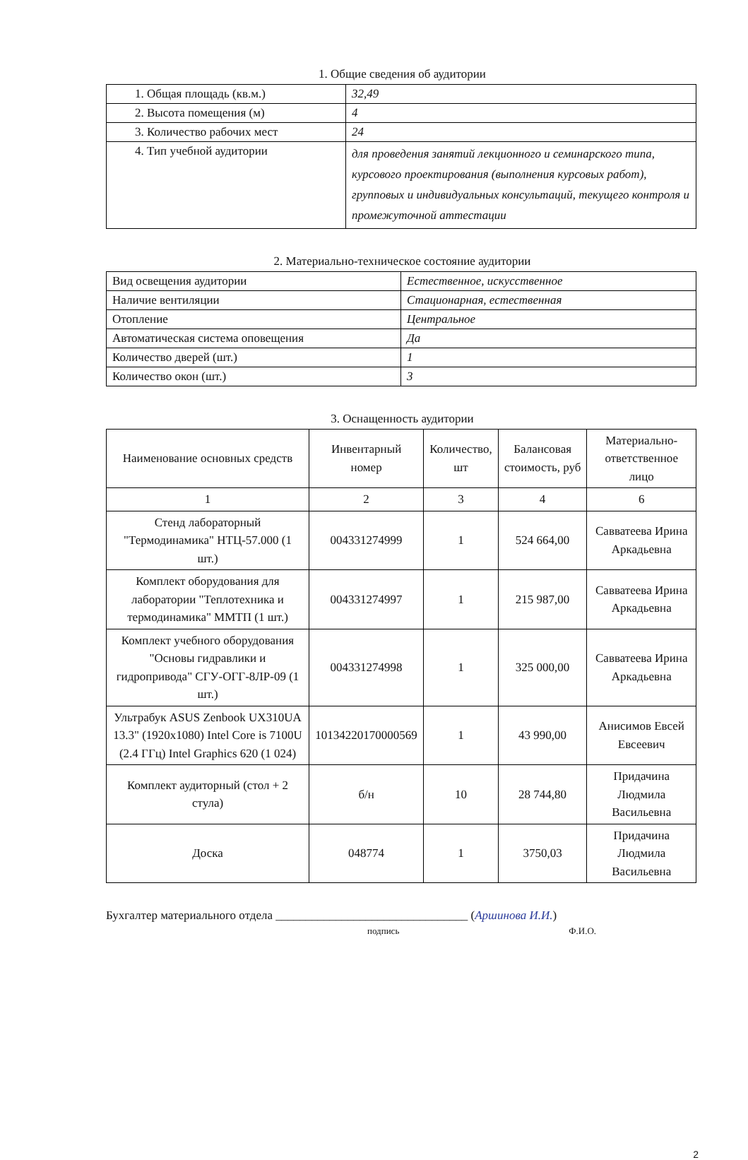1. Общие сведения об аудитории
| 1. Общая площадь (кв.м.) | 32,49 |
| 2. Высота помещения (м) | 4 |
| 3. Количество рабочих мест | 24 |
| 4. Тип учебной аудитории | для проведения занятий лекционного и семинарского типа, курсового проектирования (выполнения курсовых работ), групповых и индивидуальных консультаций, текущего контроля и промежуточной аттестации |
2. Материально-техническое состояние аудитории
| Вид освещения аудитории | Естественное, искусственное |
| Наличие вентиляции | Стационарная, естественная |
| Отопление | Центральное |
| Автоматическая система оповещения | Да |
| Количество дверей (шт.) | 1 |
| Количество окон (шт.) | 3 |
3. Оснащенность аудитории
| Наименование основных средств | Инвентарный номер | Количество, шт | Балансовая стоимость, руб | Материально-ответственное лицо |
| --- | --- | --- | --- | --- |
| 1 | 2 | 3 | 4 | 6 |
| Стенд лабораторный "Термодинамика" НТЦ-57.000 (1 шт.) | 004331274999 | 1 | 524 664,00 | Савватеева Ирина Аркадьевна |
| Комплект оборудования для лаборатории "Теплотехника и термодинамика" ММТП (1 шт.) | 004331274997 | 1 | 215 987,00 | Савватеева Ирина Аркадьевна |
| Комплект учебного оборудования "Основы гидравлики и гидропривода" СГУ-ОГГ-8ЛР-09 (1 шт.) | 004331274998 | 1 | 325 000,00 | Савватеева Ирина Аркадьевна |
| Ультрабук ASUS Zenbook UX310UA 13.3" (1920x1080) Intel Core is 7100U (2.4 ГГц) Intel Graphics 620 (1 024) | 10134220170000569 | 1 | 43 990,00 | Анисимов Евсей Евсеевич |
| Комплект аудиторный (стол + 2 стула) | б/н | 10 | 28 744,80 | Придачина Людмила Васильевна |
| Доска | 048774 | 1 | 3750,03 | Придачина Людмила Васильевна |
Бухгалтер материального отдела ________________________________ (Аршинова И.И.)
подпись Ф.И.О.
2